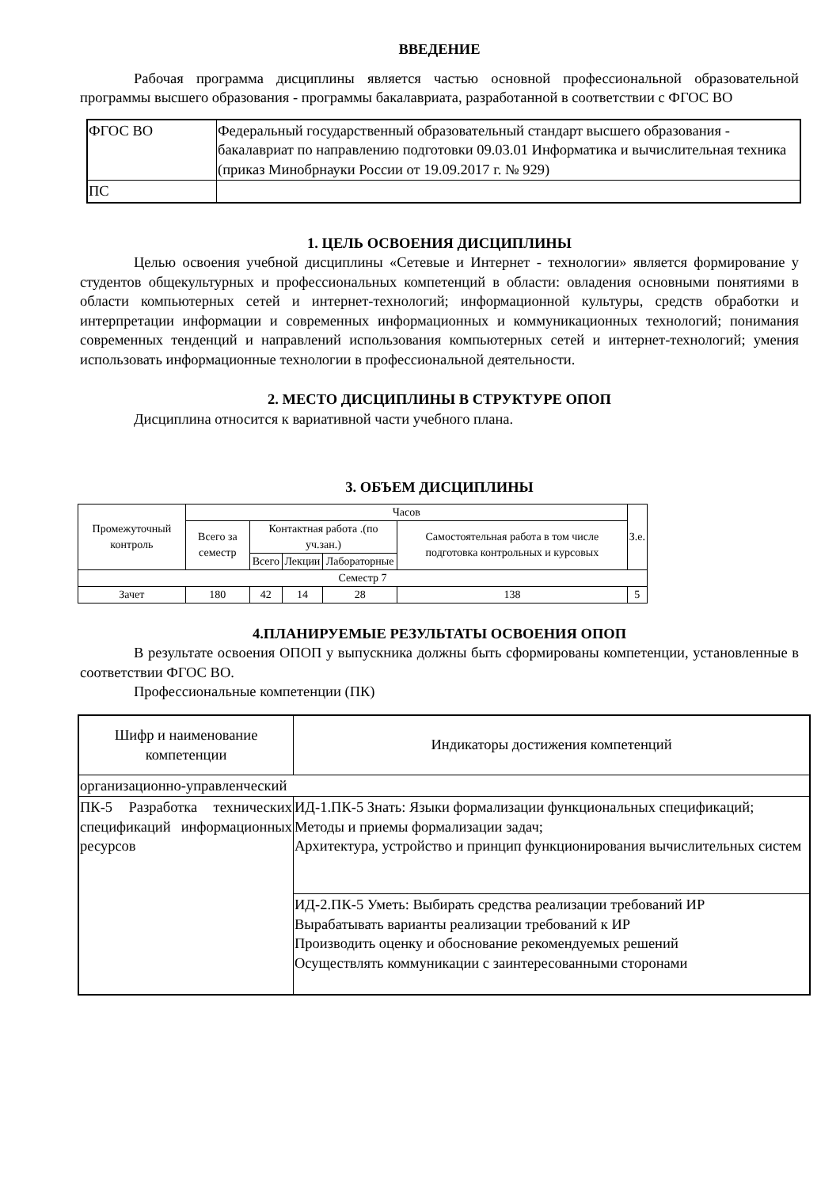ВВЕДЕНИЕ
Рабочая программа дисциплины является частью основной профессиональной образовательной программы высшего образования - программы бакалавриата, разработанной в соответствии с ФГОС ВО
| ФГОС ВО | Федеральный государственный образовательный стандарт высшего образования - бакалавриат по направлению подготовки 09.03.01 Информатика и вычислительная техника (приказ Минобрнауки России от 19.09.2017 г. № 929) |
| ПС | |
1. ЦЕЛЬ ОСВОЕНИЯ ДИСЦИПЛИНЫ
Целью освоения учебной дисциплины «Сетевые и Интернет - технологии» является формирование у студентов общекультурных и профессиональных компетенций в области: овладения основными понятиями в области компьютерных сетей и интернет-технологий; информационной культуры, средств обработки и интерпретации информации и современных информационных и коммуникационных технологий; понимания современных тенденций и направлений использования компьютерных сетей и интернет-технологий; умения использовать информационные технологии в профессиональной деятельности.
2. МЕСТО ДИСЦИПЛИНЫ В СТРУКТУРЕ ОПОП
Дисциплина относится к вариативной части учебного плана.
3. ОБЪЕМ ДИСЦИПЛИНЫ
| Промежуточный контроль | Часов | | | | | З.е. |
| --- | --- | --- | --- | --- | --- | --- |
| | Всего за семестр | Контактная работа .(по уч.зан.) | | | Самостоятельная работа в том числе подготовка контрольных и курсовых | |
| | | Всего | Лекции | Лабораторные | | |
| Семестр 7 | | | | | | |
| Зачет | 180 | 42 | 14 | 28 | 138 | 5 |
4.ПЛАНИРУЕМЫЕ РЕЗУЛЬТАТЫ ОСВОЕНИЯ ОПОП
В результате освоения ОПОП у выпускника должны быть сформированы компетенции, установленные в соответствии ФГОС ВО.
Профессиональные компетенции (ПК)
| Шифр и наименование компетенции | Индикаторы достижения компетенций |
| --- | --- |
| организационно-управленческий | |
| ПК-5 Разработка технических спецификаций информационных ресурсов | ИД-1.ПК-5 Знать: Языки формализации функциональных спецификаций; Методы и приемы формализации задач; Архитектура, устройство и принцип функционирования вычислительных систем |
| | ИД-2.ПК-5 Уметь: Выбирать средства реализации требований ИР Вырабатывать варианты реализации требований к ИР Производить оценку и обоснование рекомендуемых решений Осуществлять коммуникации с заинтересованными сторонами |